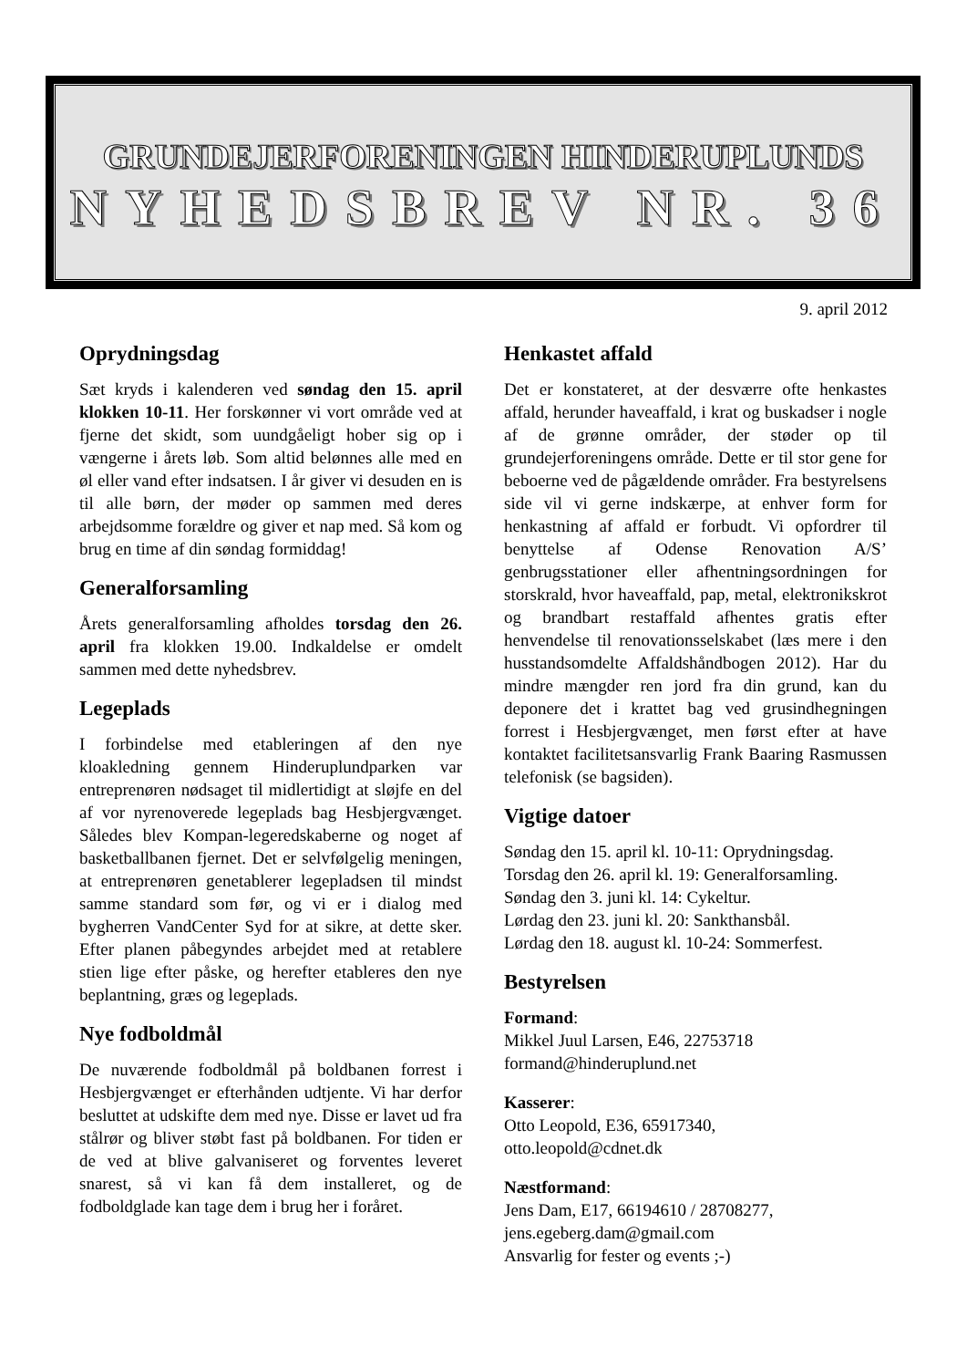GRUNDEJERFORENINGEN HINDERUPLUNDS
NYHEDSBREV NR. 36
9. april 2012
Oprydningsdag
Sæt kryds i kalenderen ved søndag den 15. april klokken 10-11. Her forskønner vi vort område ved at fjerne det skidt, som uundgåeligt hober sig op i vængerne i årets løb. Som altid belønnes alle med en øl eller vand efter indsatsen. I år giver vi desuden en is til alle børn, der møder op sammen med deres arbejdsomme forældre og giver et nap med. Så kom og brug en time af din søndag formiddag!
Generalforsamling
Årets generalforsamling afholdes torsdag den 26. april fra klokken 19.00. Indkaldelse er omdelt sammen med dette nyhedsbrev.
Legeplads
I forbindelse med etableringen af den nye kloakledning gennem Hinderuplundparken var entreprenøren nødsaget til midlertidigt at sløjfe en del af vor nyrenoverede legeplads bag Hesbjergvænget. Således blev Kompan-legeredskaberne og noget af basketballbanen fjernet. Det er selvfølgelig meningen, at entreprenøren genetablerer legepladsen til mindst samme standard som før, og vi er i dialog med bygherren VandCenter Syd for at sikre, at dette sker. Efter planen påbegyndes arbejdet med at retablere stien lige efter påske, og herefter etableres den nye beplantning, græs og legeplads.
Nye fodboldmål
De nuværende fodboldmål på boldbanen forrest i Hesbjergvænget er efterhånden udtjente. Vi har derfor besluttet at udskifte dem med nye. Disse er lavet ud fra stålrør og bliver støbt fast på boldbanen. For tiden er de ved at blive galvaniseret og forventes leveret snarest, så vi kan få dem installeret, og de fodboldglade kan tage dem i brug her i foråret.
Henkastet affald
Det er konstateret, at der desværre ofte henkastes affald, herunder haveaffald, i krat og buskadser i nogle af de grønne områder, der støder op til grundejerforeningens område. Dette er til stor gene for beboerne ved de pågældende områder. Fra bestyrelsens side vil vi gerne indskærpe, at enhver form for henkastning af affald er forbudt. Vi opfordrer til benyttelse af Odense Renovation A/S’ genbrugsstationer eller afhentningsordningen for storskrald, hvor haveaffald, pap, metal, elektronikskrot og brandbart restaffald afhentes gratis efter henvendelse til renovationsselskabet (læs mere i den husstandsomdelte Affaldshåndbogen 2012). Har du mindre mængder ren jord fra din grund, kan du deponere det i krattet bag ved grusindhegningen forrest i Hesbjergvænget, men først efter at have kontaktet facilitetsansvarlig Frank Baaring Rasmussen telefonisk (se bagsiden).
Vigtige datoer
Søndag den 15. april kl. 10-11: Oprydningsdag.
Torsdag den 26. april kl. 19: Generalforsamling.
Søndag den 3. juni kl. 14: Cykeltur.
Lørdag den 23. juni kl. 20: Sankthansbål.
Lørdag den 18. august kl. 10-24: Sommerfest.
Bestyrelsen
Formand:
Mikkel Juul Larsen, E46, 22753718
formand@hinderuplund.net
Kasserer:
Otto Leopold, E36, 65917340,
otto.leopold@cdnet.dk
Næstformand:
Jens Dam, E17, 66194610 / 28708277,
jens.egeberg.dam@gmail.com
Ansvarlig for fester og events ;-)